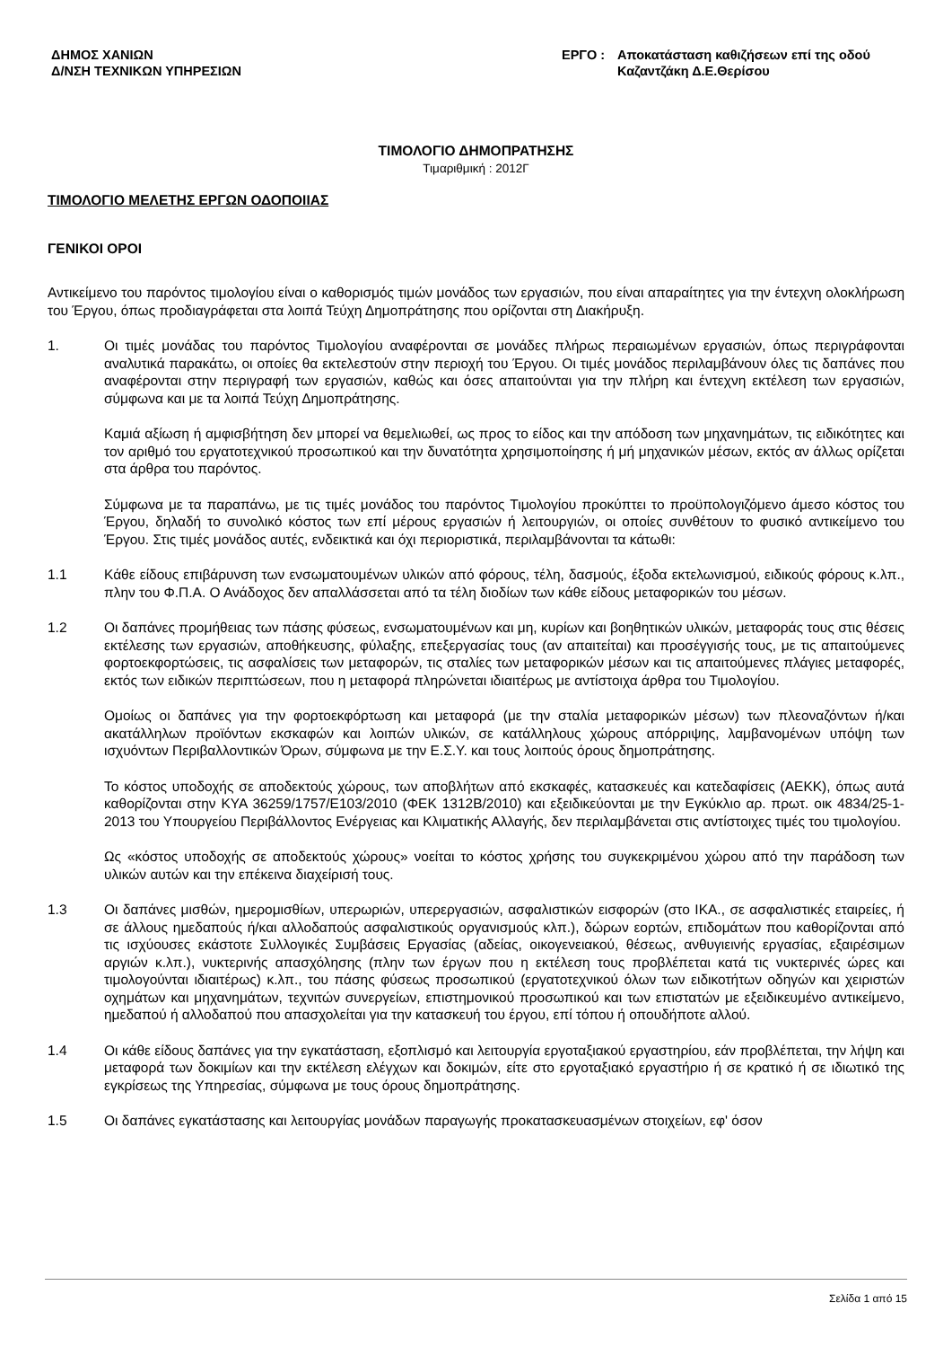ΔΗΜΟΣ ΧΑΝΙΩΝ
Δ/ΝΣΗ ΤΕΧΝΙΚΩΝ ΥΠΗΡΕΣΙΩΝ
ΕΡΓΟ : Αποκατάσταση καθιζήσεων επί της οδού
Καζαντζάκη Δ.Ε.Θερίσου
ΤΙΜΟΛΟΓΙΟ ΔΗΜΟΠΡΑΤΗΣΗΣ
Τιμαριθμική : 2012Γ
ΤΙΜΟΛΟΓΙΟ ΜΕΛΕΤΗΣ ΕΡΓΩΝ ΟΔΟΠΟΙΙΑΣ
ΓΕΝΙΚΟΙ ΟΡΟΙ
Αντικείμενο του παρόντος τιμολογίου είναι ο καθορισμός τιμών μονάδος των εργασιών, που είναι απαραίτητες για την έντεχνη ολοκλήρωση του Έργου, όπως προδιαγράφεται στα λοιπά Τεύχη Δημοπράτησης που ορίζονται στη Διακήρυξη.
1. Οι τιμές μονάδας του παρόντος Τιμολογίου αναφέρονται σε μονάδες πλήρως περαιωμένων εργασιών, όπως περιγράφονται αναλυτικά παρακάτω, οι οποίες θα εκτελεστούν στην περιοχή του Έργου. Οι τιμές μονάδος περιλαμβάνουν όλες τις δαπάνες που αναφέρονται στην περιγραφή των εργασιών, καθώς και όσες απαιτούνται για την πλήρη και έντεχνη εκτέλεση των εργασιών, σύμφωνα και με τα λοιπά Τεύχη Δημοπράτησης.
Καμιά αξίωση ή αμφισβήτηση δεν μπορεί να θεμελιωθεί, ως προς το είδος και την απόδοση των μηχανημάτων, τις ειδικότητες και τον αριθμό του εργατοτεχνικού προσωπικού και την δυνατότητα χρησιμοποίησης ή μή μηχανικών μέσων, εκτός αν άλλως ορίζεται στα άρθρα του παρόντος.
Σύμφωνα με τα παραπάνω, με τις τιμές μονάδος του παρόντος Τιμολογίου προκύπτει το προϋπολογιζόμενο άμεσο κόστος του Έργου, δηλαδή το συνολικό κόστος των επί μέρους εργασιών ή λειτουργιών, οι οποίες συνθέτουν το φυσικό αντικείμενο του Έργου. Στις τιμές μονάδος αυτές, ενδεικτικά και όχι περιοριστικά, περιλαμβάνονται τα κάτωθι:
1.1 Κάθε είδους επιβάρυνση των ενσωματουμένων υλικών από φόρους, τέλη, δασμούς, έξοδα εκτελωνισμού, ειδικούς φόρους κ.λπ., πλην του Φ.Π.Α. Ο Ανάδοχος δεν απαλλάσσεται από τα τέλη διοδίων των κάθε είδους μεταφορικών του μέσων.
1.2 Οι δαπάνες προμήθειας των πάσης φύσεως, ενσωματουμένων και μη, κυρίων και βοηθητικών υλικών, μεταφοράς τους στις θέσεις εκτέλεσης των εργασιών, αποθήκευσης, φύλαξης, επεξεργασίας τους (αν απαιτείται) και προσέγγισής τους, με τις απαιτούμενες φορτοεκφορτώσεις, τις ασφαλίσεις των μεταφορών, τις σταλίες των μεταφορικών μέσων και τις απαιτούμενες πλάγιες μεταφορές, εκτός των ειδικών περιπτώσεων, που η μεταφορά πληρώνεται ιδιαιτέρως με αντίστοιχα άρθρα του Τιμολογίου.
Ομοίως οι δαπάνες για την φορτοεκφόρτωση και μεταφορά (με την σταλία μεταφορικών μέσων) των πλεοναζόντων ή/και ακατάλληλων προϊόντων εκσκαφών και λοιπών υλικών, σε κατάλληλους χώρους απόρριψης, λαμβανομένων υπόψη των ισχυόντων Περιβαλλοντικών Όρων, σύμφωνα με την Ε.Σ.Υ. και τους λοιπούς όρους δημοπράτησης.
Το κόστος υποδοχής σε αποδεκτούς χώρους, των αποβλήτων από εκσκαφές, κατασκευές και κατεδαφίσεις (ΑΕΚΚ), όπως αυτά καθορίζονται στην ΚΥΑ 36259/1757/Ε103/2010 (ΦΕΚ 1312Β/2010) και εξειδικεύονται με την Εγκύκλιο αρ. πρωτ. οικ 4834/25-1-2013 του Υπουργείου Περιβάλλοντος Ενέργειας και Κλιματικής Αλλαγής, δεν περιλαμβάνεται στις αντίστοιχες τιμές του τιμολογίου.
Ως «κόστος υποδοχής σε αποδεκτούς χώρους» νοείται το κόστος χρήσης του συγκεκριμένου χώρου από την παράδοση των υλικών αυτών και την επέκεινα διαχείρισή τους.
1.3 Οι δαπάνες μισθών, ημερομισθίων, υπερωριών, υπερεργασιών, ασφαλιστικών εισφορών (στο ΙΚΑ., σε ασφαλιστικές εταιρείες, ή σε άλλους ημεδαπούς ή/και αλλοδαπούς ασφαλιστικούς οργανισμούς κλπ.), δώρων εορτών, επιδομάτων που καθορίζονται από τις ισχύουσες εκάστοτε Συλλογικές Συμβάσεις Εργασίας (αδείας, οικογενειακού, θέσεως, ανθυγιεινής εργασίας, εξαιρέσιμων αργιών κ.λπ.), νυκτερινής απασχόλησης (πλην των έργων που η εκτέλεση τους προβλέπεται κατά τις νυκτερινές ώρες και τιμολογούνται ιδιαιτέρως) κ.λπ., του πάσης φύσεως προσωπικού (εργατοτεχνικού όλων των ειδικοτήτων οδηγών και χειριστών οχημάτων και μηχανημάτων, τεχνιτών συνεργείων, επιστημονικού προσωπικού και των επιστατών με εξειδικευμένο αντικείμενο, ημεδαπού ή αλλοδαπού που απασχολείται για την κατασκευή του έργου, επί τόπου ή οπουδήποτε αλλού.
1.4 Οι κάθε είδους δαπάνες για την εγκατάσταση, εξοπλισμό και λειτουργία εργοταξιακού εργαστηρίου, εάν προβλέπεται, την λήψη και μεταφορά των δοκιμίων και την εκτέλεση ελέγχων και δοκιμών, είτε στο εργοταξιακό εργαστήριο ή σε κρατικό ή σε ιδιωτικό της εγκρίσεως της Υπηρεσίας, σύμφωνα με τους όρους δημοπράτησης.
1.5 Οι δαπάνες εγκατάστασης και λειτουργίας μονάδων παραγωγής προκατασκευασμένων στοιχείων, εφ' όσον
Σελίδα 1 από 15